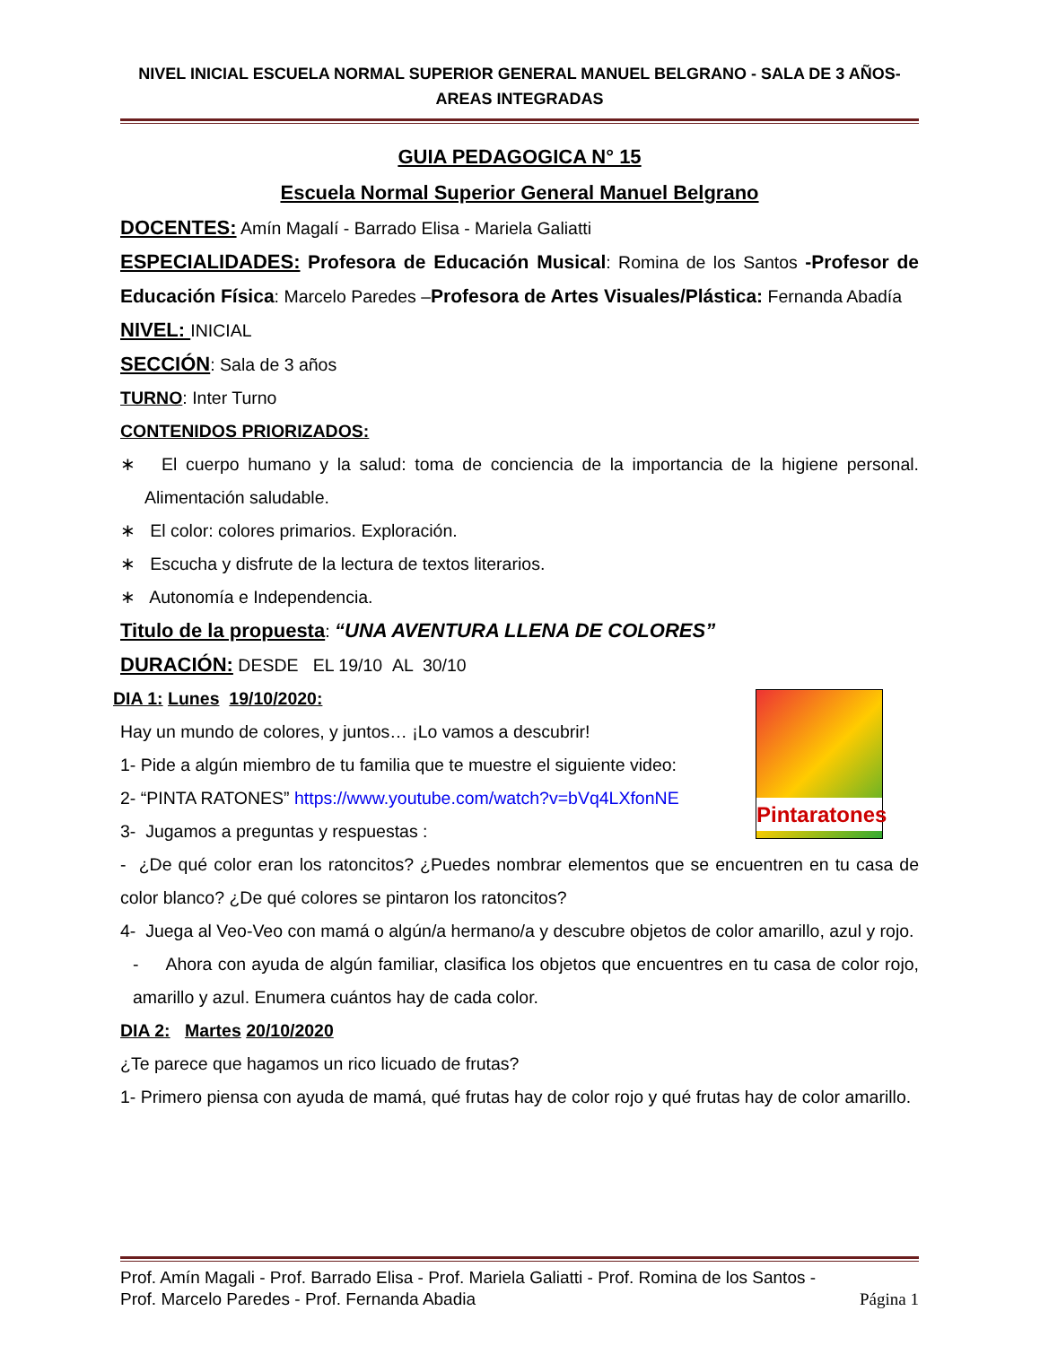NIVEL INICIAL ESCUELA NORMAL SUPERIOR GENERAL MANUEL BELGRANO - SALA DE 3 AÑOS-
AREAS INTEGRADAS
GUIA PEDAGOGICA N° 15
Escuela Normal Superior General Manuel Belgrano
DOCENTES: Amín Magalí - Barrado Elisa - Mariela Galiatti
ESPECIALIDADES: Profesora de Educación Musical: Romina de los Santos -Profesor de Educación Física: Marcelo Paredes –Profesora de Artes Visuales/Plástica: Fernanda Abadía
NIVEL: INICIAL
SECCIÓN: Sala de 3 años
TURNO: Inter Turno
CONTENIDOS PRIORIZADOS:
∗ El cuerpo humano y la salud: toma de conciencia de la importancia de la higiene personal. Alimentación saludable.
∗ El color: colores primarios. Exploración.
∗ Escucha y disfrute de la lectura de textos literarios.
∗ Autonomía e Independencia.
Titulo de la propuesta: “UNA AVENTURA LLENA DE COLORES”
DURACIÓN: DESDE EL 19/10 AL 30/10
Pintaratones
DIA 1: Lunes 19/10/2020:
Hay un mundo de colores, y juntos… ¡Lo vamos a descubrir!
1- Pide a algún miembro de tu familia que te muestre el siguiente video:
2- “PINTA RATONES” https://www.youtube.com/watch?v=bVq4LXfonNE
3- Jugamos a preguntas y respuestas :
- ¿De qué color eran los ratoncitos? ¿Puedes nombrar elementos que se encuentren en tu casa de color blanco? ¿De qué colores se pintaron los ratoncitos?
4- Juega al Veo-Veo con mamá o algún/a hermano/a y descubre objetos de color amarillo, azul y rojo.
- Ahora con ayuda de algún familiar, clasifica los objetos que encuentres en tu casa de color rojo, amarillo y azul. Enumera cuántos hay de cada color.
DIA 2: Martes 20/10/2020
¿Te parece que hagamos un rico licuado de frutas?
1- Primero piensa con ayuda de mamá, qué frutas hay de color rojo y qué frutas hay de color amarillo.
Prof. Amín Magali - Prof. Barrado Elisa - Prof. Mariela Galiatti - Prof. Romina de los Santos -
Prof. Marcelo Paredes - Prof. Fernanda Abadia Página 1